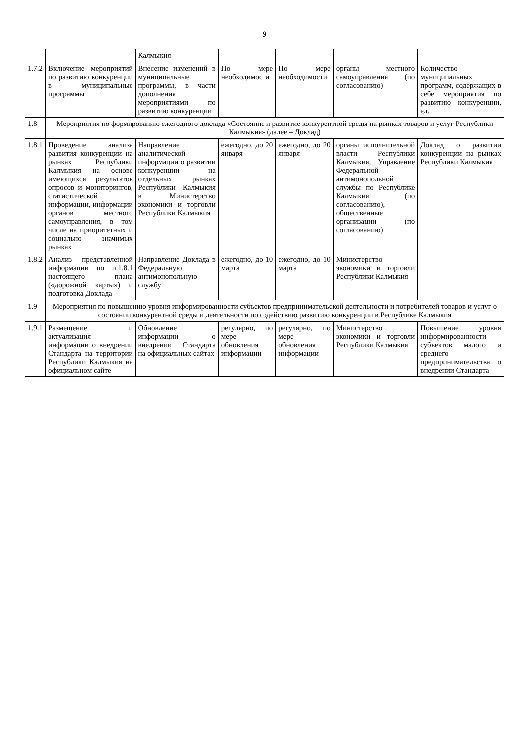9
| | | Калмыкия | | | | |
| 1.7.2 | Включение мероприятий по развитию конкуренции в муниципальные программы | Внесение изменений в муниципальные программы, в части дополнения мероприятиями по развитию конкуренции | По мере необходимости | По мере необходимости | органы местного самоуправления (по согласованию) | Количество муниципальных программ, содержащих в себе мероприятия по развитию конкуренции, ед. |
| 1.8 | Мероприятия по формированию ежегодного доклада «Состояние и развитие конкурентной среды на рынках товаров и услуг Республики Калмыкия» (далее – Доклад) | | | | | |
| 1.8.1 | Проведение анализа развития конкуренции на рынках Республики Калмыкия на основе имеющихся результатов опросов и мониторингов, статистической информации, информации органов местного самоуправления, в том числе на приоритетных и социально значимых рынках | Направление аналитической информации о развитии конкуренции на отдельных рынках Республики Калмыкия в Министерство экономики и торговли Республики Калмыкия | ежегодно, до 20 января | ежегодно, до 20 января | органы исполнительной власти Республики Калмыкия, Управление Федеральной антимонопольной службы по Республике Калмыкия (по согласованию), общественные организации (по согласованию) | Доклад о развитии конкуренции на рынках Республики Калмыкия |
| 1.8.2 | Анализ представленной информации по п.1.8.1 настоящего плана («дорожной карты») и подготовка Доклада | Направление Доклада в Федеральную антимонопольную службу | ежегодно, до 10 марта | ежегодно, до 10 марта | Министерство экономики и торговли Республики Калмыкия | |
| 1.9 | Мероприятия по повышению уровня информированности субъектов предпринимательской деятельности и потребителей товаров и услуг о состоянии конкурентной среды и деятельности по содействию развитию конкуренции в Республике Калмыкия | | | | | |
| 1.9.1 | Размещение и актуализация информации о внедрении Стандарта на территории Республики Калмыкия на официальном сайте | Обновление информации о внедрении Стандарта на официальных сайтах | регулярно, по мере обновления информации | регулярно, по мере обновления информации | Министерство экономики и торговли Республики Калмыкия | Повышение уровня информированности субъектов малого и среднего предпринимательства о внедрении Стандарта |